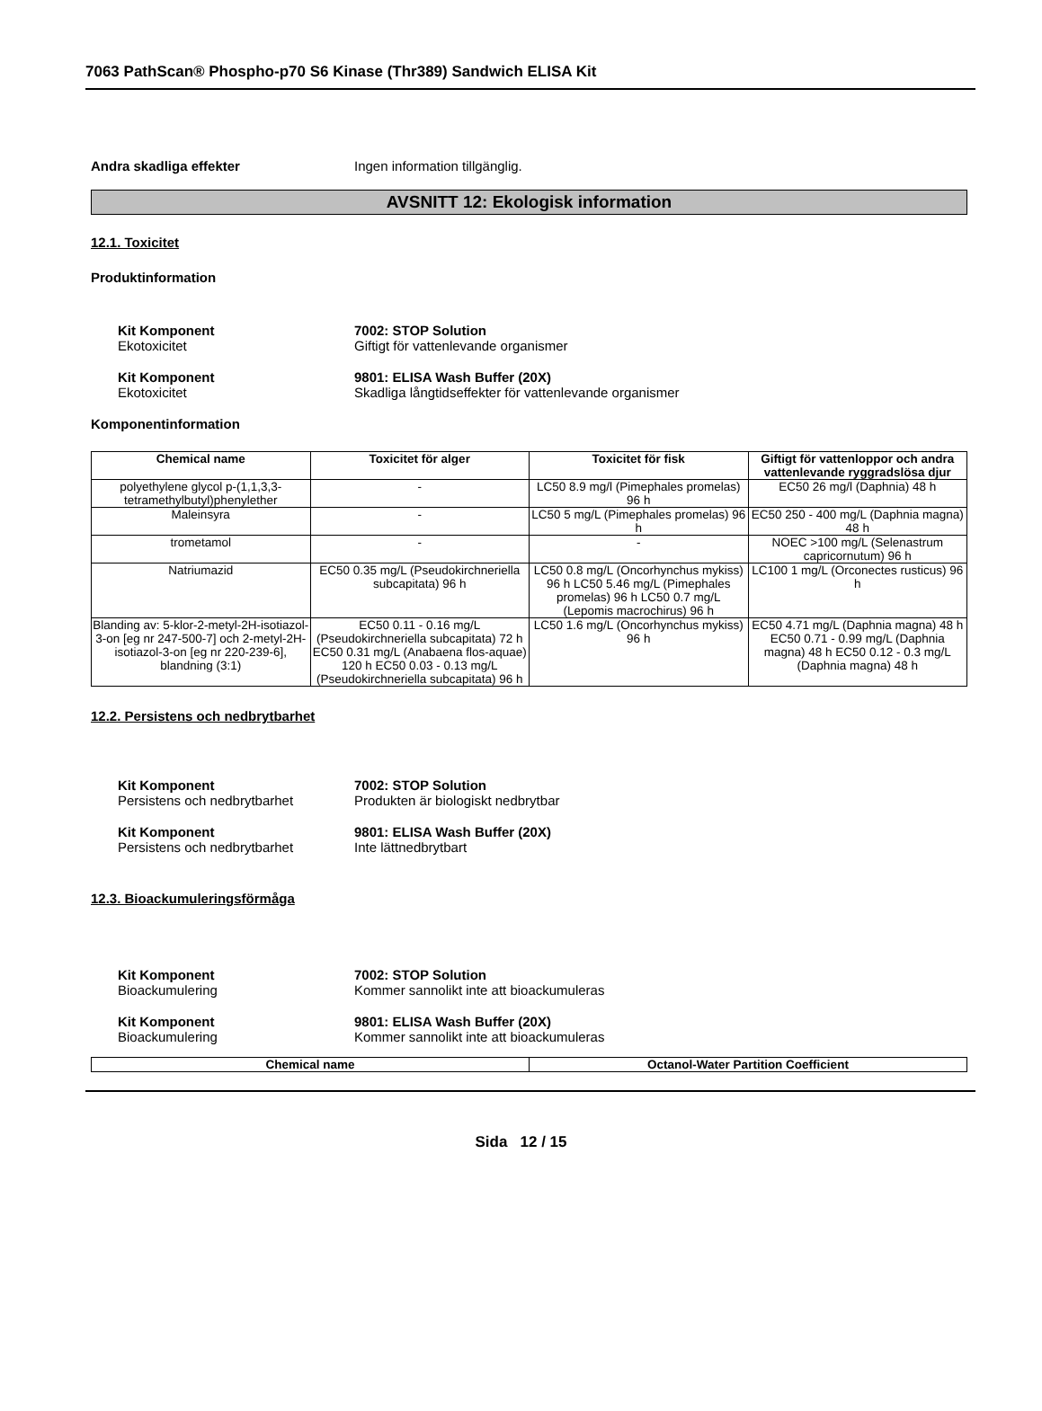7063 PathScan® Phospho-p70 S6 Kinase (Thr389) Sandwich ELISA Kit
Andra skadliga effekter Ingen information tillgänglig.
AVSNITT 12: Ekologisk information
12.1. Toxicitet
Produktinformation
Kit Komponent
Ekotoxicitet
7002: STOP Solution
Giftigt för vattenlevande organismer
Kit Komponent
Ekotoxicitet
9801: ELISA Wash Buffer (20X)
Skadliga långtidseffekter för vattenlevande organismer
Komponentinformation
| Chemical name | Toxicitet för alger | Toxicitet för fisk | Giftigt för vattenloppor och andra vattenlevande ryggradslösa djur |
| --- | --- | --- | --- |
| polyethylene glycol p-(1,1,3,3-tetramethylbutyl)phenylether | - | LC50 8.9 mg/l (Pimephales promelas) 96 h | EC50 26 mg/l (Daphnia) 48 h |
| Maleinsyra | - | LC50 5 mg/L (Pimephales promelas) 96 h | EC50 250 - 400 mg/L (Daphnia magna) 48 h |
| trometamol | - | - | NOEC >100 mg/L (Selenastrum capricornutum) 96 h |
| Natriumazid | EC50 0.35 mg/L (Pseudokirchneriella subcapitata) 96 h | LC50 0.8 mg/L (Oncorhynchus mykiss) 96 h LC50 5.46 mg/L (Pimephales promelas) 96 h LC50 0.7 mg/L (Lepomis macrochirus) 96 h | LC100 1 mg/L (Orconectes rusticus) 96 h |
| Blanding av: 5-klor-2-metyl-2H-isotiazol-3-on [eg nr 247-500-7] och 2-metyl-2H-isotiazol-3-on [eg nr 220-239-6], blandning (3:1) | EC50 0.11 - 0.16 mg/L (Pseudokirchneriella subcapitata) 72 h EC50 0.31 mg/L (Anabaena flos-aquae) 120 h EC50 0.03 - 0.13 mg/L (Pseudokirchneriella subcapitata) 96 h | LC50 1.6 mg/L (Oncorhynchus mykiss) 96 h | EC50 4.71 mg/L (Daphnia magna) 48 h EC50 0.71 - 0.99 mg/L (Daphnia magna) 48 h EC50 0.12 - 0.3 mg/L (Daphnia magna) 48 h |
12.2. Persistens och nedbrytbarhet
Kit Komponent
Persistens och nedbrytbarhet
7002: STOP Solution
Produkten är biologiskt nedbrytbar
Kit Komponent
Persistens och nedbrytbarhet
9801: ELISA Wash Buffer (20X)
Inte lättnedbrytbart
12.3. Bioackumuleringsförmåga
Kit Komponent
Bioackumulering
7002: STOP Solution
Kommer sannolikt inte att bioackumuleras
Kit Komponent
Bioackumulering
9801: ELISA Wash Buffer (20X)
Kommer sannolikt inte att bioackumuleras
| Chemical name | Octanol-Water Partition Coefficient |
| --- | --- |
Sida 12 / 15